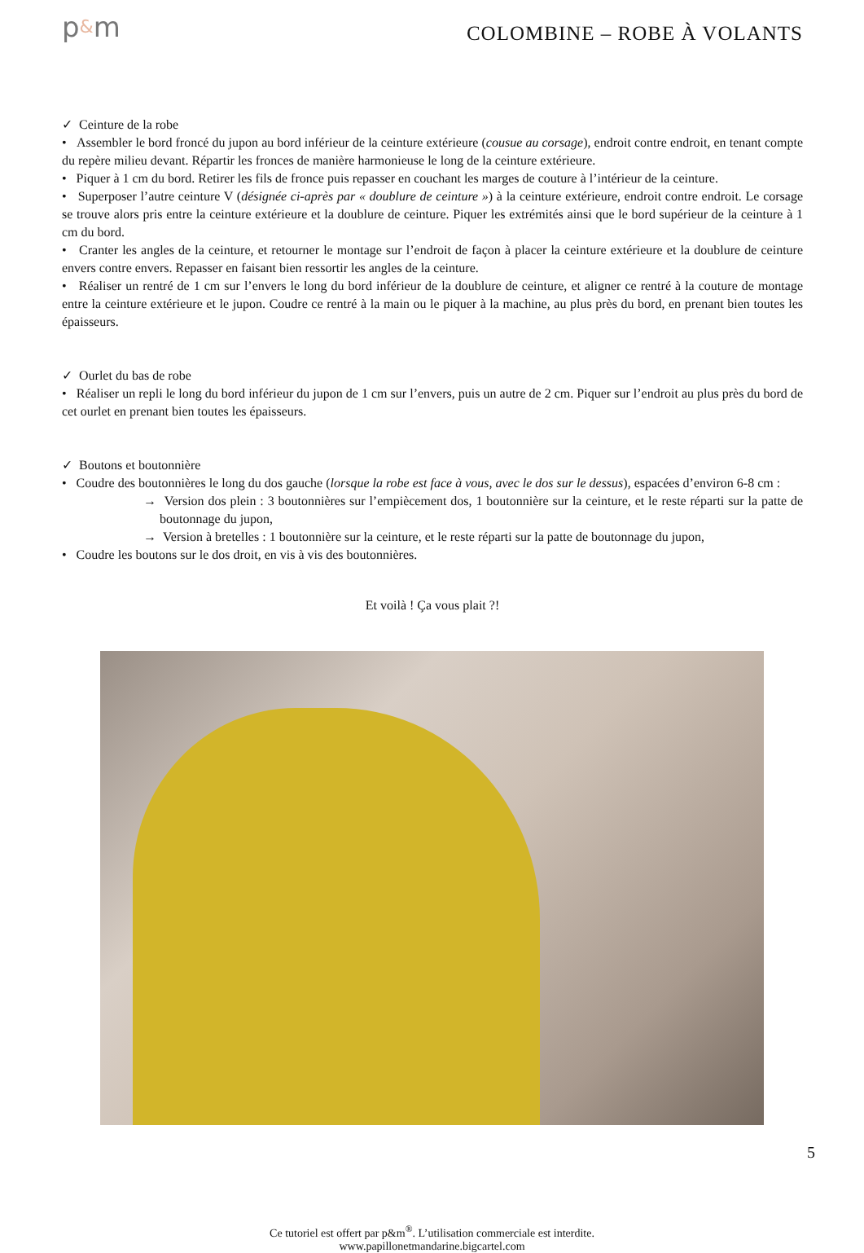p&m
COLOMBINE – ROBE À VOLANTS
✓ Ceinture de la robe
• Assembler le bord froncé du jupon au bord inférieur de la ceinture extérieure (cousue au corsage), endroit contre endroit, en tenant compte du repère milieu devant. Répartir les fronces de manière harmonieuse le long de la ceinture extérieure.
• Piquer à 1 cm du bord. Retirer les fils de fronce puis repasser en couchant les marges de couture à l’intérieur de la ceinture.
• Superposer l’autre ceinture V (désignée ci-après par « doublure de ceinture ») à la ceinture extérieure, endroit contre endroit. Le corsage se trouve alors pris entre la ceinture extérieure et la doublure de ceinture. Piquer les extrémités ainsi que le bord supérieur de la ceinture à 1 cm du bord.
• Cranter les angles de la ceinture, et retourner le montage sur l’endroit de façon à placer la ceinture extérieure et la doublure de ceinture envers contre envers. Repasser en faisant bien ressortir les angles de la ceinture.
• Réaliser un rentré de 1 cm sur l’envers le long du bord inférieur de la doublure de ceinture, et aligner ce rentré à la couture de montage entre la ceinture extérieure et le jupon. Coudre ce rentré à la main ou le piquer à la machine, au plus près du bord, en prenant bien toutes les épaisseurs.
✓ Ourlet du bas de robe
• Réaliser un repli le long du bord inférieur du jupon de 1 cm sur l’envers, puis un autre de 2 cm. Piquer sur l’endroit au plus près du bord de cet ourlet en prenant bien toutes les épaisseurs.
✓ Boutons et boutonnière
• Coudre des boutonnières le long du dos gauche (lorsque la robe est face à vous, avec le dos sur le dessus), espacées d’environ 6-8 cm :
→ Version dos plein : 3 boutonnières sur l’empiècement dos, 1 boutonnière sur la ceinture, et le reste réparti sur la patte de boutonnage du jupon,
→ Version à bretelles : 1 boutonnière sur la ceinture, et le reste réparti sur la patte de boutonnage du jupon,
• Coudre les boutons sur le dos droit, en vis à vis des boutonnières.
Et voilà ! Ça vous plait ?!
Ce tutoriel est offert par p&m<sup>®</sup>. L’utilisation commerciale est interdite.
www.papillonetmandarine.bigcartel.com
5